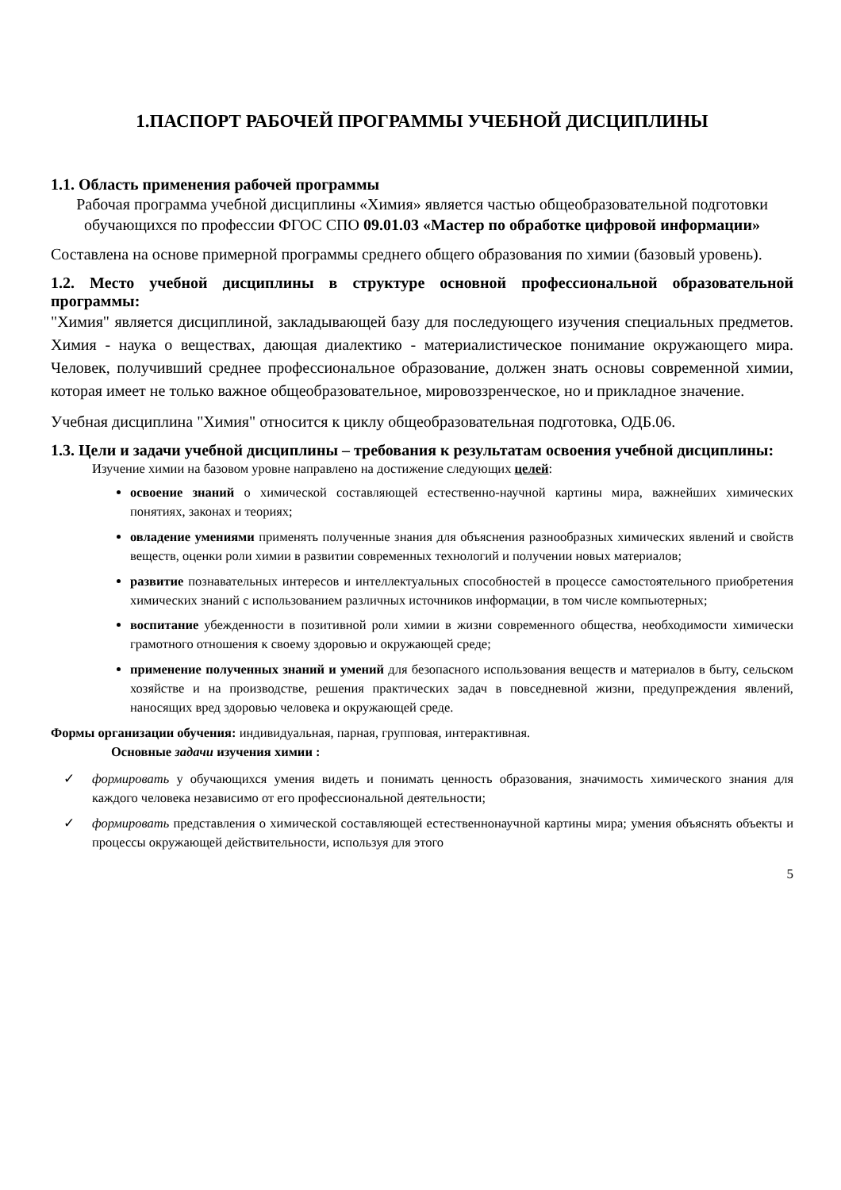1.ПАСПОРТ РАБОЧЕЙ ПРОГРАММЫ УЧЕБНОЙ ДИСЦИПЛИНЫ
1.1. Область применения рабочей программы
Рабочая программа учебной дисциплины «Химия» является частью общеобразовательной подготовки обучающихся по профессии ФГОС СПО 09.01.03 «Мастер по обработке цифровой информации»
Составлена на основе примерной программы среднего общего образования по химии (базовый уровень).
1.2. Место учебной дисциплины в структуре основной профессиональной образовательной программы:
"Химия" является дисциплиной, закладывающей базу для последующего изучения специальных предметов. Химия - наука о веществах, дающая диалектико - материалистическое понимание окружающего мира. Человек, получивший среднее профессиональное образование, должен знать основы современной химии, которая имеет не только важное общеобразовательное, мировоззренческое, но и прикладное значение.
Учебная дисциплина "Химия" относится к циклу общеобразовательная подготовка, ОДБ.06.
1.3. Цели и задачи учебной дисциплины – требования к результатам освоения учебной дисциплины:
Изучение химии на базовом уровне направлено на достижение следующих целей:
освоение знаний о химической составляющей естественно-научной картины мира, важнейших химических понятиях, законах и теориях;
овладение умениями применять полученные знания для объяснения разнообразных химических явлений и свойств веществ, оценки роли химии в развитии современных технологий и получении новых материалов;
развитие познавательных интересов и интеллектуальных способностей в процессе самостоятельного приобретения химических знаний с использованием различных источников информации, в том числе компьютерных;
воспитание убежденности в позитивной роли химии в жизни современного общества, необходимости химически грамотного отношения к своему здоровью и окружающей среде;
применение полученных знаний и умений для безопасного использования веществ и материалов в быту, сельском хозяйстве и на производстве, решения практических задач в повседневной жизни, предупреждения явлений, наносящих вред здоровью человека и окружающей среде.
Формы организации обучения: индивидуальная, парная, групповая, интерактивная.
Основные задачи изучения химии :
✓ формировать у обучающихся умения видеть и понимать ценность образования, значимость химического знания для каждого человека независимо от его профессиональной деятельности;
✓ формировать представления о химической составляющей естественнонаучной картины мира; умения объяснять объекты и процессы окружающей действительности, используя для этого
5